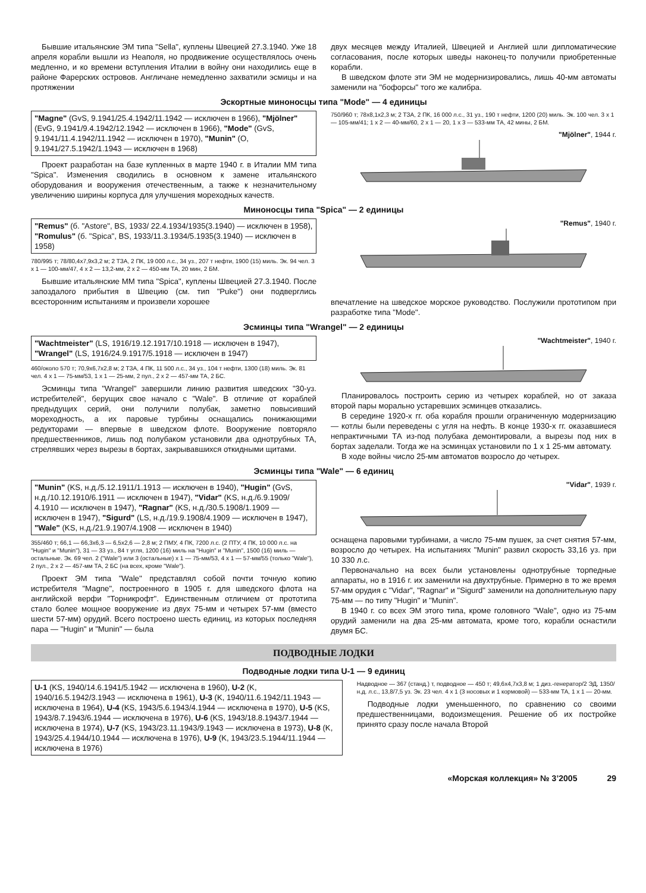Бывшие итальянские ЭМ типа "Sella", куплены Швецией 27.3.1940. Уже 18 апреля корабли вышли из Неаполя, но продвижение осуществлялось очень медленно, и ко времени вступления Италии в войну они находились еще в районе Фарерских островов. Англичане немедленно захватили эсмицы и на протяжении
двух месяцев между Италией, Швецией и Англией шли дипломатические согласования, после которых шведы наконец-то получили приобретенные корабли.
В шведском флоте эти ЭМ не модернизировались, лишь 40-мм автоматы заменили на "бофорсы" того же калибра.
Эскортные миноносцы типа "Mode" — 4 единицы
"Magne" (GvS, 9.1941/25.4.1942/11.1942 — исключен в 1966), "Mjölner" (EvG, 9.1941/9.4.1942/12.1942 — исключен в 1966), "Mode" (GvS, 9.1941/11.4.1942/11.1942 — исключен в 1970), "Munin" (O, 9.1941/27.5.1942/1.1943 — исключен в 1968)
Проект разработан на базе купленных в марте 1940 г. в Италии ММ типа "Spica". Изменения сводились в основном к замене итальянского оборудования и вооружения отечественным, а также к незначительному увеличению ширины корпуса для улучшения мореходных качеств.
750/960 т; 78х8,1х2,3 м; 2 ТЗА, 2 ПК, 16 000 л.с., 31 уз., 190 т нефти, 1200 (20) миль. Эк. 100 чел. 3 х 1 — 105-мм/41; 1 х 2 — 40-мм/60, 2 х 1 — 20, 1 х 3 — 533-мм ТА, 42 мины, 2 БМ.
"Mjölner", 1944 г.
Миноносцы типа "Spica" — 2 единицы
"Remus" (б. "Astore", BS, 1933/ 22.4.1934/1935(3.1940) — исключен в 1958), "Romulus" (б. "Spica", BS, 1933/11.3.1934/5.1935(3.1940) — исключен в 1958)
780/995 т; 78/80,4х7,9х3,2 м; 2 ТЗА, 2 ПК, 19 000 л.с., 34 уз., 207 т нефти, 1900 (15) миль. Эк. 94 чел. 3 х 1 — 100-мм/47, 4 х 2 — 13,2-мм, 2 х 2 — 450-мм ТА, 20 мин, 2 БМ.
Бывшие итальянские ММ типа "Spica", куплены Швецией 27.3.1940. После запоздалого прибытия в Швецию (см. тип "Puke") они подверглись всесторонним испытаниям и произвели хорошее
"Remus", 1940 г.
впечатление на шведское морское руководство. Послужили прототипом при разработке типа "Mode".
Эсминцы типа "Wrangel" — 2 единицы
"Wachtmeister" (LS, 1916/19.12.1917/10.1918 — исключен в 1947), "Wrangel" (LS, 1916/24.9.1917/5.1918 — исключен в 1947)
460/около 570 т; 70,9х6,7х2,8 м; 2 ТЗА, 4 ПК, 11 500 л.с., 34 уз., 104 т нефти, 1300 (18) миль. Эк. 81 чел. 4 х 1 — 75-мм/53, 1 х 1 — 25-мм, 2 пул., 2 х 2 — 457-мм ТА, 2 БС.
Эсминцы типа "Wrangel" завершили линию развития шведских "30-уз. истребителей", берущих свое начало с "Wale". В отличие от кораблей предыдущих серий, они получили полубак, заметно повысивший мореходность, а их паровые турбины оснащались понижающими редукторами — впервые в шведском флоте. Вооружение повторяло предшественников, лишь под полубаком установили два однотрубных ТА, стрелявших через вырезы в бортах, закрывавшихся откидными щитами.
"Wachtmeister", 1940 г.
Планировалось построить серию из четырех кораблей, но от заказа второй пары морально устаревших эсминцев отказались.
В середине 1920-х гг. оба корабля прошли ограниченную модернизацию — котлы были переведены с угля на нефть. В конце 1930-х гг. оказавшиеся непрактичными ТА из-под полубака демонтировали, а вырезы под них в бортах заделали. Тогда же на эсминцах установили по 1 х 1 25-мм автомату.
В ходе войны число 25-мм автоматов возросло до четырех.
Эсминцы типа "Wale" — 6 единиц
"Munin" (KS, н.д./5.12.1911/1.1913 — исключен в 1940), "Hugin" (GvS, н.д./10.12.1910/6.1911 — исключен в 1947), "Vidar" (KS, н.д./6.9.1909/ 4.1910 — исключен в 1947), "Ragnar" (KS, н.д./30.5.1908/1.1909 — исключен в 1947), "Sigurd" (LS, н.д./19.9.1908/4.1909 — исключен в 1947), "Wale" (KS, н.д./21.9.1907/4.1908 — исключен в 1940)
355/460 т; 66,1 — 66,3х6,3 — 6,5х2,6 — 2,8 м; 2 ПМУ, 4 ПК, 7200 л.с. (2 ПТУ, 4 ПК, 10 000 л.с. на "Hugin" и "Munin"), 31 — 33 уз., 84 т угля, 1200 (16) миль на "Hugin" и "Munin", 1500 (16) миль — остальные. Эк. 69 чел. 2 ("Wale") или 3 (остальные) х 1 — 75-мм/53, 4 х 1 — 57-мм/55 (только "Wale"), 2 пул., 2 х 2 — 457-мм ТА, 2 БС (на всех, кроме "Wale").
Проект ЭМ типа "Wale" представлял собой почти точную копию истребителя "Magne", построенного в 1905 г. для шведского флота на английской верфи "Торникрофт". Единственным отличием от прототипа стало более мощное вооружение из двух 75-мм и четырех 57-мм (вместо шести 57-мм) орудий. Всего построено шесть единиц, из которых последняя пара — "Hugin" и "Munin" — была
"Vidar", 1939 г.
оснащена паровыми турбинами, а число 75-мм пушек, за счет снятия 57-мм, возросло до четырех. На испытаниях "Munin" развил скорость 33,16 уз. при 10 330 л.с.
Первоначально на всех были установлены однотрубные торпедные аппараты, но в 1916 г. их заменили на двухтрубные. Примерно в то же время 57-мм орудия с "Vidar", "Ragnar" и "Sigurd" заменили на дополнительную пару 75-мм — по типу "Hugin" и "Munin".
В 1940 г. со всех ЭМ этого типа, кроме головного "Wale", одно из 75-мм орудий заменили на два 25-мм автомата, кроме того, корабли оснастили двумя БС.
ПОДВОДНЫЕ ЛОДКИ
Подводные лодки типа U-1 — 9 единиц
U-1 (KS, 1940/14.6.1941/5.1942 — исключена в 1960), U-2 (K, 1940/16.5.1942/3.1943 — исключена в 1961), U-3 (K, 1940/11.6.1942/11.1943 — исключена в 1964), U-4 (KS, 1943/5.6.1943/4.1944 — исключена в 1970), U-5 (KS, 1943/8.7.1943/6.1944 — исключена в 1976), U-6 (KS, 1943/18.8.1943/7.1944 — исключена в 1974), U-7 (KS, 1943/23.11.1943/9.1943 — исключена в 1973), U-8 (K, 1943/25.4.1944/10.1944 — исключена в 1976), U-9 (K, 1943/23.5.1944/11.1944 — исключена в 1976)
Надводное — 367 (станд.) т, подводное — 450 т; 49,6х4,7х3,8 м; 1 диз.-генератор/2 ЭД, 1350/н.д. л.с., 13,8/7,5 уз. Эк. 23 чел. 4 х 1 (3 носовых и 1 кормовой) — 533-мм ТА, 1 х 1 — 20-мм.
Подводные лодки уменьшенного, по сравнению со своими предшественницами, водоизмещения. Решение об их постройке принято сразу после начала Второй
«Морская коллекция» № 3’2005 29